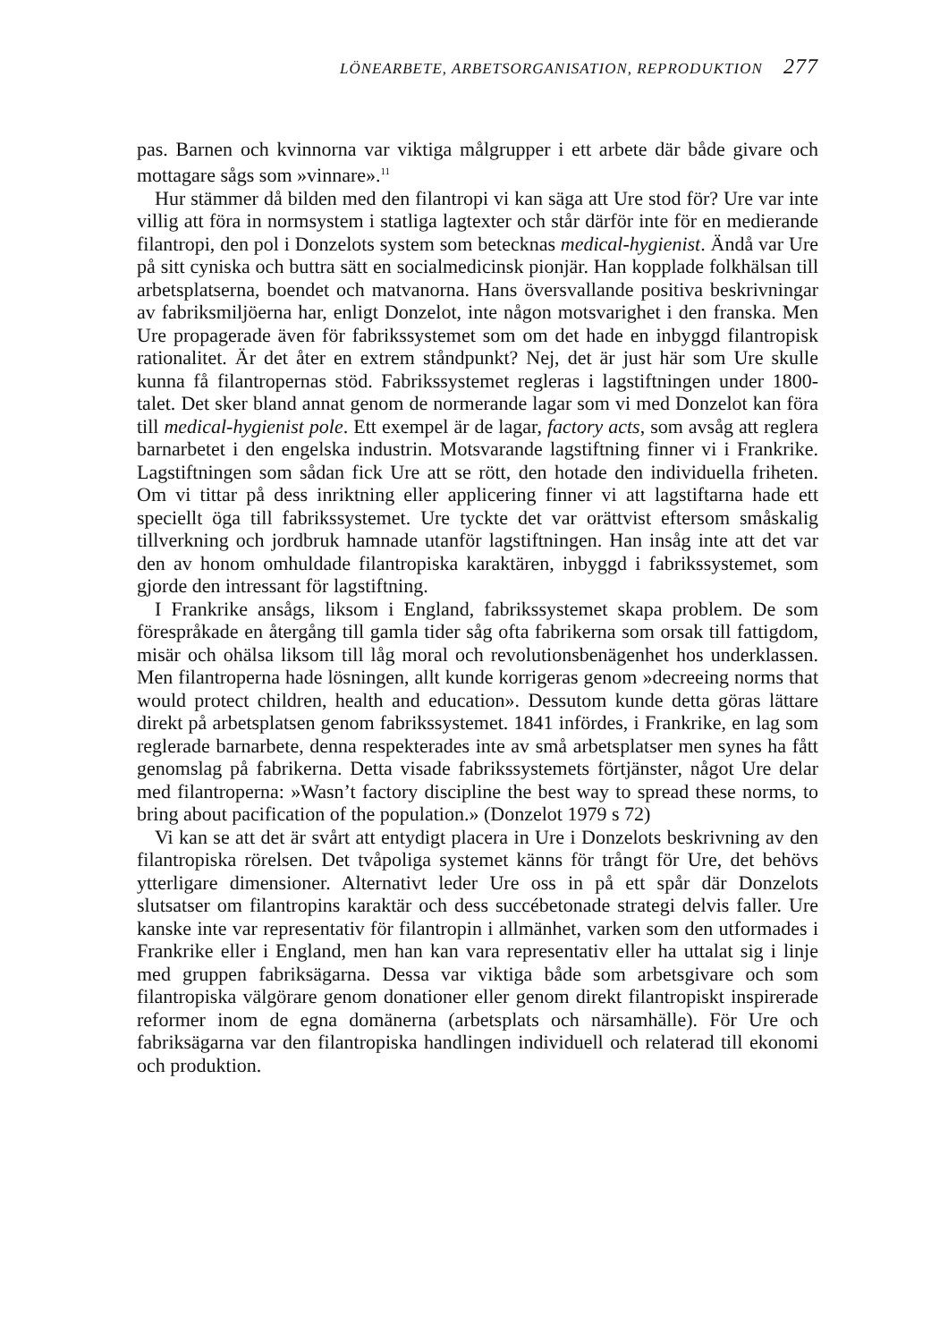LÖNEARBETE, ARBETSORGANISATION, REPRODUKTION 277
pas. Barnen och kvinnorna var viktiga målgrupper i ett arbete där både givare och mottagare sågs som »vinnare».<sup>11</sup>
Hur stämmer då bilden med den filantropi vi kan säga att Ure stod för? Ure var inte villig att föra in normsystem i statliga lagtexter och står därför inte för en medierande filantropi, den pol i Donzelots system som betecknas medical-hygienist. Ändå var Ure på sitt cyniska och buttra sätt en socialmedicinsk pionjär. Han kopplade folkhälsan till arbetsplatserna, boendet och matvanorna. Hans översvallande positiva beskrivningar av fabriksmiljöerna har, enligt Donzelot, inte någon motsvarighet i den franska. Men Ure propagerade även för fabrikssystemet som om det hade en inbyggd filantropisk rationalitet. Är det åter en extrem ståndpunkt? Nej, det är just här som Ure skulle kunna få filantropernas stöd. Fabrikssystemet regleras i lagstiftningen under 1800-talet. Det sker bland annat genom de normerande lagar som vi med Donzelot kan föra till medical-hygienist pole. Ett exempel är de lagar, factory acts, som avsåg att reglera barnarbetet i den engelska industrin. Motsvarande lagstiftning finner vi i Frankrike. Lagstiftningen som sådan fick Ure att se rött, den hotade den individuella friheten. Om vi tittar på dess inriktning eller applicering finner vi att lagstiftarna hade ett speciellt öga till fabrikssystemet. Ure tyckte det var orättvist eftersom småskalig tillverkning och jordbruk hamnade utanför lagstiftningen. Han insåg inte att det var den av honom omhuldade filantropiska karaktären, inbyggd i fabrikssystemet, som gjorde den intressant för lagstiftning.
I Frankrike ansågs, liksom i England, fabrikssystemet skapa problem. De som förespråkade en återgång till gamla tider såg ofta fabrikerna som orsak till fattigdom, misär och ohälsa liksom till låg moral och revolutionsbenägenhet hos underklassen. Men filantroperna hade lösningen, allt kunde korrigeras genom »decreeing norms that would protect children, health and education». Dessutom kunde detta göras lättare direkt på arbetsplatsen genom fabrikssystemet. 1841 infördes, i Frankrike, en lag som reglerade barnarbete, denna respekterades inte av små arbetsplatser men synes ha fått genomslag på fabrikerna. Detta visade fabrikssystemets förtjänster, något Ure delar med filantroperna: »Wasn’t factory discipline the best way to spread these norms, to bring about pacification of the population.» (Donzelot 1979 s 72)
Vi kan se att det är svårt att entydigt placera in Ure i Donzelots beskrivning av den filantropiska rörelsen. Det tvåpoliga systemet känns för trångt för Ure, det behövs ytterligare dimensioner. Alternativt leder Ure oss in på ett spår där Donzelots slutsatser om filantropins karaktär och dess succébetonade strategi delvis faller. Ure kanske inte var representativ för filantropin i allmänhet, varken som den utformades i Frankrike eller i England, men han kan vara representativ eller ha uttalat sig i linje med gruppen fabriksägarna. Dessa var viktiga både som arbetsgivare och som filantropiska välgörare genom donationer eller genom direkt filantropiskt inspirerade reformer inom de egna domänerna (arbetsplats och närsamhälle). För Ure och fabriksägarna var den filantropiska handlingen individuell och relaterad till ekonomi och produktion.